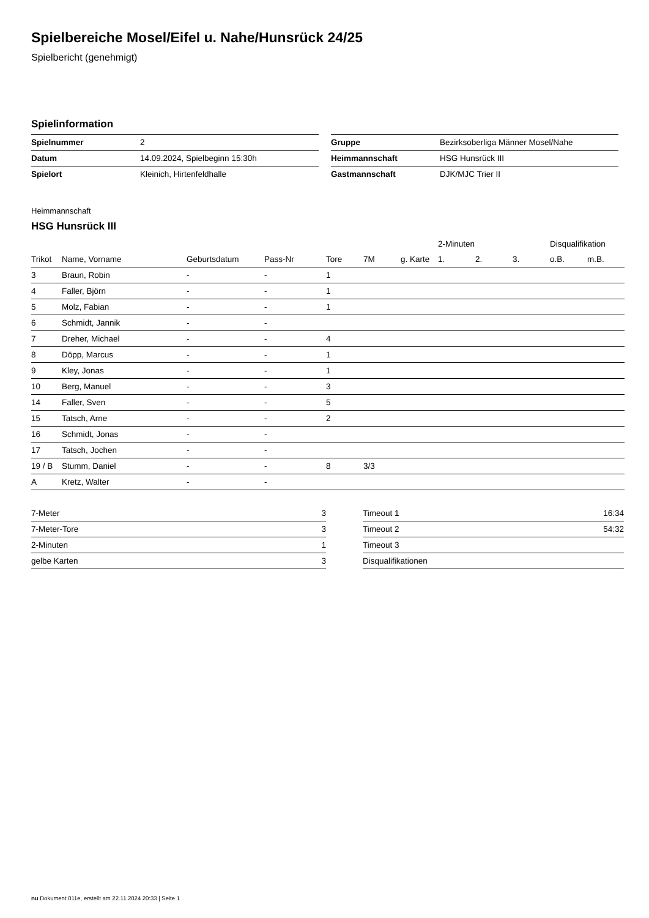Spielbereiche Mosel/Eifel u. Nahe/Hunsrück 24/25
Spielbericht (genehmigt)
Spielinformation
| Spielnummer | 2 |
| Datum | 14.09.2024, Spielbeginn 15:30h |
| Spielort | Kleinich, Hirtenfeldhalle |
| Gruppe | Bezirksoberliga Männer Mosel/Nahe |
| Heimmannschaft | HSG Hunsrück III |
| Gastmannschaft | DJK/MJC Trier II |
Heimmannschaft
HSG Hunsrück III
| | | | | | | | 2-Minuten | | | Disqualifikation | |
| --- | --- | --- | --- | --- | --- | --- | --- | --- | --- | --- | --- |
| Trikot | Name, Vorname | Geburtsdatum | Pass-Nr | Tore | 7M | g. Karte | 1. | 2. | 3. | o.B. | m.B. |
| 3 | Braun, Robin | - | - | 1 | | | | | | | |
| 4 | Faller, Björn | - | - | 1 | | | | | | | |
| 5 | Molz, Fabian | - | - | 1 | | | | | | | |
| 6 | Schmidt, Jannik | - | - | | | | | | | | |
| 7 | Dreher, Michael | - | - | 4 | | | | | | | |
| 8 | Döpp, Marcus | - | - | 1 | | | | | | | |
| 9 | Kley, Jonas | - | - | 1 | | | | | | | |
| 10 | Berg, Manuel | - | - | 3 | | | | | | | |
| 14 | Faller, Sven | - | - | 5 | | | | | | | |
| 15 | Tatsch, Arne | - | - | 2 | | | | | | | |
| 16 | Schmidt, Jonas | - | - | | | | | | | | |
| 17 | Tatsch, Jochen | - | - | | | | | | | | |
| 19 / B | Stumm, Daniel | - | - | 8 | 3/3 | | | | | | |
| A | Kretz, Walter | - | - | | | | | | | | |
| 7-Meter | 3 |
| 7-Meter-Tore | 3 |
| 2-Minuten | 1 |
| gelbe Karten | 3 |
| Timeout 1 | 16:34 |
| Timeout 2 | 54:32 |
| Timeout 3 | |
| Disqualifikationen | |
nu.Dokument 011e, erstellt am 22.11.2024 20:33 | Seite 1